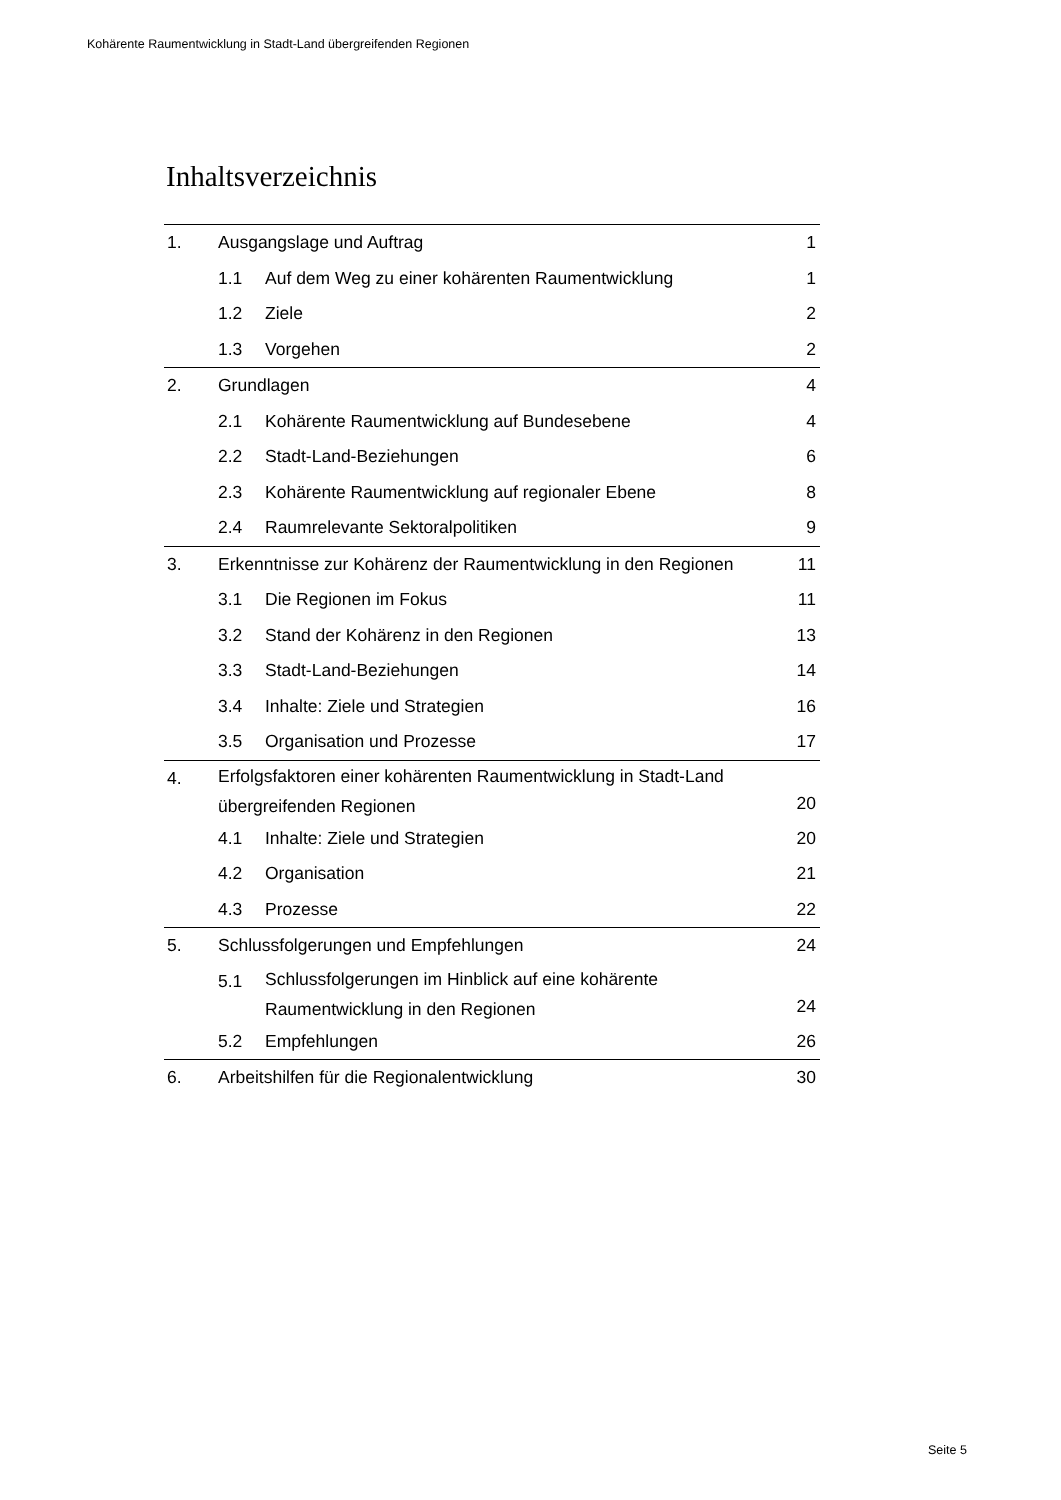Kohärente Raumentwicklung in Stadt-Land übergreifenden Regionen
Inhaltsverzeichnis
| 1. | Ausgangslage und Auftrag | | 1 |
| | 1.1 | Auf dem Weg zu einer kohärenten Raumentwicklung | 1 |
| | 1.2 | Ziele | 2 |
| | 1.3 | Vorgehen | 2 |
| 2. | Grundlagen | | 4 |
| | 2.1 | Kohärente Raumentwicklung auf Bundesebene | 4 |
| | 2.2 | Stadt-Land-Beziehungen | 6 |
| | 2.3 | Kohärente Raumentwicklung auf regionaler Ebene | 8 |
| | 2.4 | Raumrelevante Sektoralpolitiken | 9 |
| 3. | Erkenntnisse zur Kohärenz der Raumentwicklung in den Regionen | | 11 |
| | 3.1 | Die Regionen im Fokus | 11 |
| | 3.2 | Stand der Kohärenz in den Regionen | 13 |
| | 3.3 | Stadt-Land-Beziehungen | 14 |
| | 3.4 | Inhalte: Ziele und Strategien | 16 |
| | 3.5 | Organisation und Prozesse | 17 |
| 4. | Erfolgsfaktoren einer kohärenten Raumentwicklung in Stadt-Land übergreifenden Regionen | | 20 |
| | 4.1 | Inhalte: Ziele und Strategien | 20 |
| | 4.2 | Organisation | 21 |
| | 4.3 | Prozesse | 22 |
| 5. | Schlussfolgerungen und Empfehlungen | | 24 |
| | 5.1 | Schlussfolgerungen im Hinblick auf eine kohärente Raumentwicklung in den Regionen | 24 |
| | 5.2 | Empfehlungen | 26 |
| 6. | Arbeitshilfen für die Regionalentwicklung | | 30 |
Seite 5